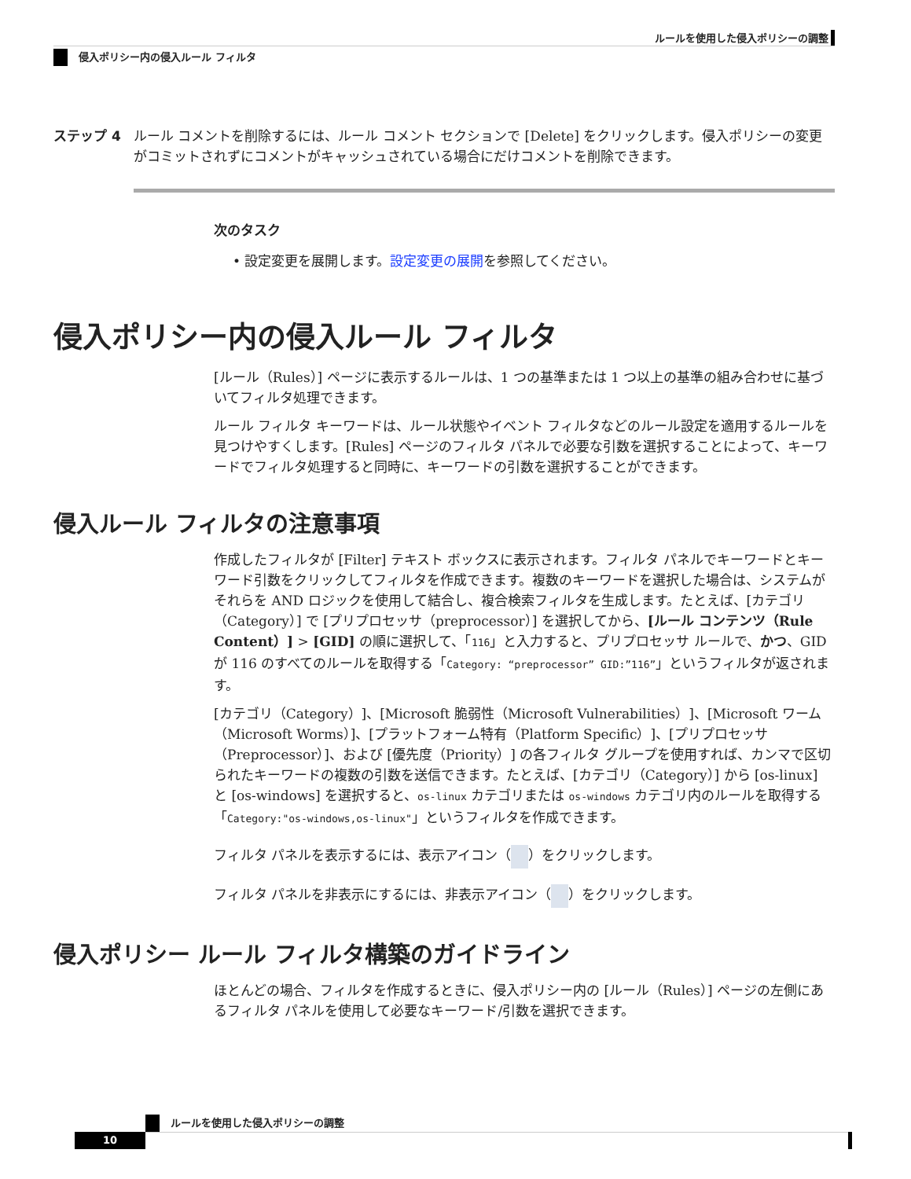ルールを使用した侵入ポリシーの調整
侵入ポリシー内の侵入ルール フィルタ
ステップ 4 ルール コメントを削除するには、ルール コメント セクションで [Delete] をクリックします。侵入ポリシーの変更がコミットされずにコメントがキャッシュされている場合にだけコメントを削除できます。
次のタスク
• 設定変更を展開します。設定変更の展開を参照してください。
侵入ポリシー内の侵入ルール フィルタ
[ルール（Rules）] ページに表示するルールは、1 つの基準または 1 つ以上の基準の組み合わせに基づいてフィルタ処理できます。
ルール フィルタ キーワードは、ルール状態やイベント フィルタなどのルール設定を適用するルールを見つけやすくします。[Rules] ページのフィルタ パネルで必要な引数を選択することによって、キーワードでフィルタ処理すると同時に、キーワードの引数を選択することができます。
侵入ルール フィルタの注意事項
作成したフィルタが [Filter] テキスト ボックスに表示されます。フィルタ パネルでキーワードとキーワード引数をクリックしてフィルタを作成できます。複数のキーワードを選択した場合は、システムがそれらを AND ロジックを使用して結合し、複合検索フィルタを生成します。たとえば、[カテゴリ（Category）] で [プリプロセッサ（preprocessor）] を選択してから、[ルール コンテンツ（Rule Content）] > [GID] の順に選択して、「116」と入力すると、プリプロセッサ ルールで、かつ、GID が 116 のすべてのルールを取得する「Category: “preprocessor” GID:”116”」というフィルタが返されます。
[カテゴリ（Category）]、[Microsoft 脆弱性（Microsoft Vulnerabilities）]、[Microsoft ワーム（Microsoft Worms）]、[プラットフォーム特有（Platform Specific）]、[プリプロセッサ（Preprocessor）]、および [優先度（Priority）] の各フィルタ グループを使用すれば、カンマで区切られたキーワードの複数の引数を送信できます。たとえば、[カテゴリ（Category）] から [os-linux] と [os-windows] を選択すると、os-linux カテゴリまたは os-windows カテゴリ内のルールを取得する「Category:"os-windows,os-linux"」というフィルタを作成できます。
フィルタ パネルを表示するには、表示アイコン（ ）をクリックします。
フィルタ パネルを非表示にするには、非表示アイコン（ ）をクリックします。
侵入ポリシー ルール フィルタ構築のガイドライン
ほとんどの場合、フィルタを作成するときに、侵入ポリシー内の [ルール（Rules）] ページの左側にあるフィルタ パネルを使用して必要なキーワード/引数を選択できます。
ルールを使用した侵入ポリシーの調整
10